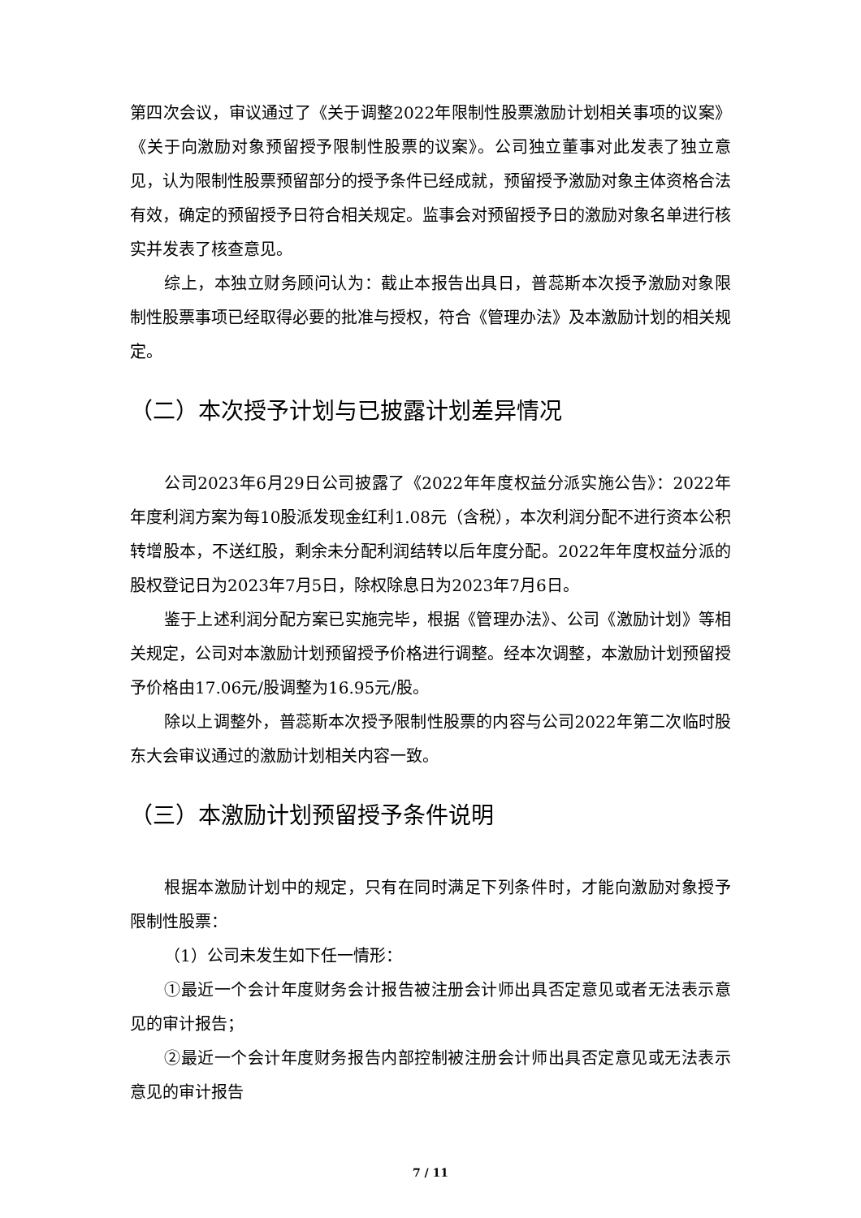第四次会议，审议通过了《关于调整2022年限制性股票激励计划相关事项的议案》《关于向激励对象预留授予限制性股票的议案》。公司独立董事对此发表了独立意见，认为限制性股票预留部分的授予条件已经成就，预留授予激励对象主体资格合法有效，确定的预留授予日符合相关规定。监事会对预留授予日的激励对象名单进行核实并发表了核查意见。
综上，本独立财务顾问认为：截止本报告出具日，普蕊斯本次授予激励对象限制性股票事项已经取得必要的批准与授权，符合《管理办法》及本激励计划的相关规定。
（二）本次授予计划与已披露计划差异情况
公司2023年6月29日公司披露了《2022年年度权益分派实施公告》：2022年年度利润方案为每10股派发现金红利1.08元（含税），本次利润分配不进行资本公积转增股本，不送红股，剩余未分配利润结转以后年度分配。2022年年度权益分派的股权登记日为2023年7月5日，除权除息日为2023年7月6日。
鉴于上述利润分配方案已实施完毕，根据《管理办法》、公司《激励计划》等相关规定，公司对本激励计划预留授予价格进行调整。经本次调整，本激励计划预留授予价格由17.06元/股调整为16.95元/股。
除以上调整外，普蕊斯本次授予限制性股票的内容与公司2022年第二次临时股东大会审议通过的激励计划相关内容一致。
（三）本激励计划预留授予条件说明
根据本激励计划中的规定，只有在同时满足下列条件时，才能向激励对象授予限制性股票：
（1）公司未发生如下任一情形：
①最近一个会计年度财务会计报告被注册会计师出具否定意见或者无法表示意见的审计报告；
②最近一个会计年度财务报告内部控制被注册会计师出具否定意见或无法表示意见的审计报告
7 / 11